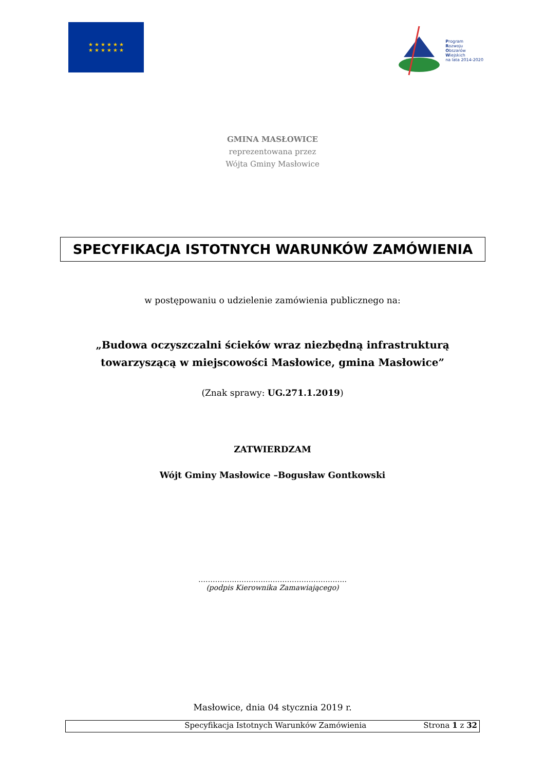★ ★ ★ ★ ★ ★
★ ★ ★ ★ ★ ★
Program
Rozwoju
Obszarów
Wiejskich
na lata 2014-2020
GMINA MASŁOWICE
reprezentowana przez
Wójta Gminy Masłowice
SPECYFIKACJA ISTOTNYCH WARUNKÓW ZAMÓWIENIA
w postępowaniu o udzielenie zamówienia publicznego na:
„Budowa oczyszczalni ścieków wraz niezbędną infrastrukturą
towarzyszącą w miejscowości Masłowice, gmina Masłowice”
(Znak sprawy: UG.271.1.2019)
ZATWIERDZAM
Wójt Gminy Masłowice –Bogusław Gontkowski
……………………………………………………..
(podpis Kierownika Zamawiającego)
Masłowice, dnia 04 stycznia 2019 r.
Specyfikacja Istotnych Warunków Zamówienia Strona 1 z 32